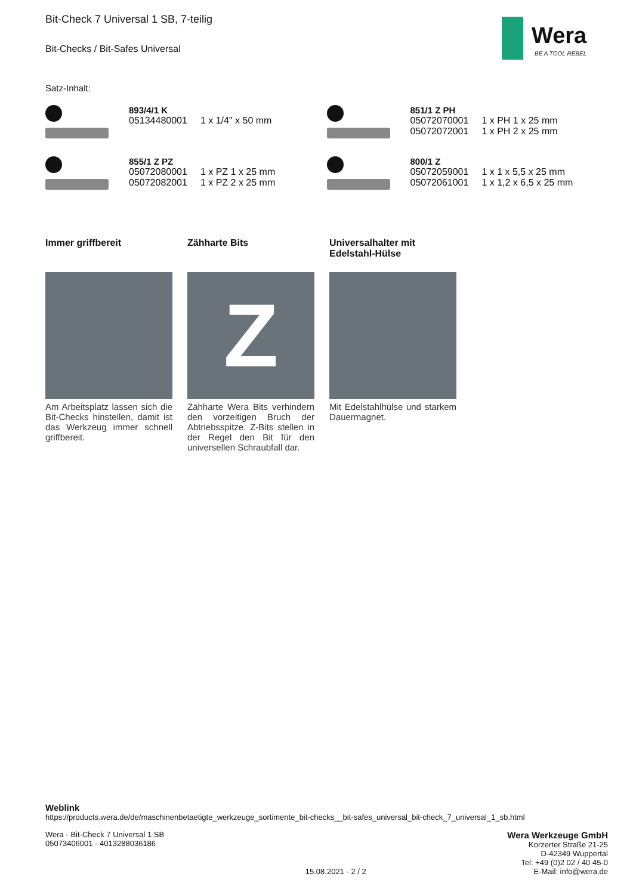Wera
BE A TOOL REBEL
Bit-Check 7 Universal 1 SB, 7-teilig
Bit-Checks / Bit-Safes Universal
Satz-Inhalt:
893/4/1 K
| 05134480001 | 1 x 1/4" x 50 mm |
851/1 Z PH
| 05072070001 | 1 x PH 1 x 25 mm |
| 05072072001 | 1 x PH 2 x 25 mm |
855/1 Z PZ
| 05072080001 | 1 x PZ 1 x 25 mm |
| 05072082001 | 1 x PZ 2 x 25 mm |
800/1 Z
| 05072059001 | 1 x 1 x 5,5 x 25 mm |
| 05072061001 | 1 x 1,2 x 6,5 x 25 mm |
Immer griffbereit
Am Arbeitsplatz lassen sich die Bit-Checks hinstellen, damit ist das Werkzeug immer schnell griffbereit.
Zähharte Bits
Z
Zähharte Wera Bits verhindern den vorzeitigen Bruch der Abtriebsspitze. Z-Bits stellen in der Regel den Bit für den universellen Schraubfall dar.
Universalhalter mit Edelstahl-Hülse
Mit Edelstahlhülse und starkem Dauermagnet.
Weblink
https://products.wera.de/de/maschinenbetaetigte_werkzeuge_sortimente_bit-checks__bit-safes_universal_bit-check_7_universal_1_sb.html
Wera - Bit-Check 7 Universal 1 SB
05073406001 - 4013288036186
15.08.2021 - 2 / 2
Wera Werkzeuge GmbH
Korzerter Straße 21-25
D-42349 Wuppertal
Tel: +49 (0)2 02 / 40 45-0
E-Mail: info@wera.de